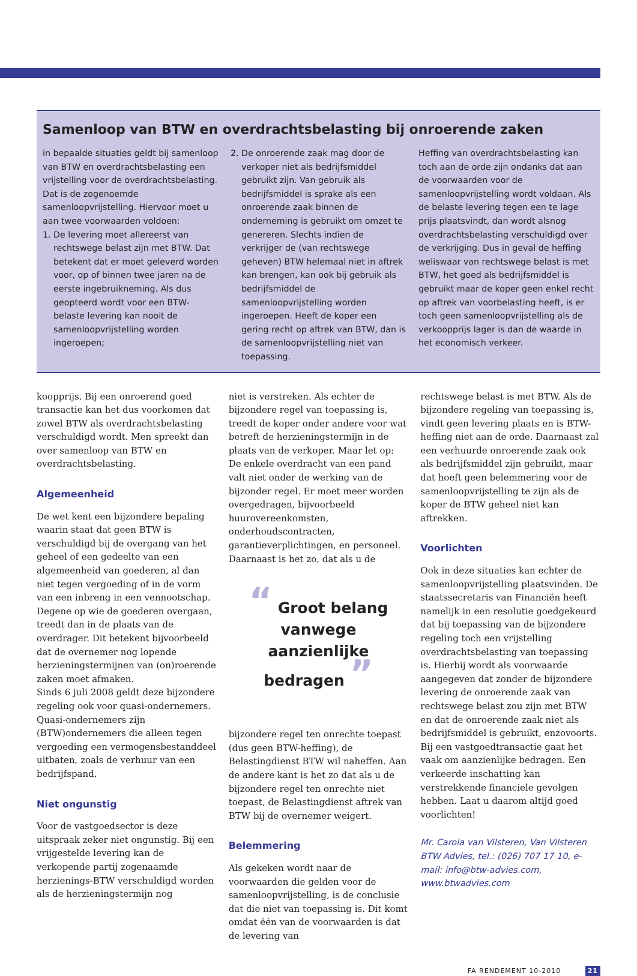Samenloop van BTW en overdrachtsbelasting bij onroerende zaken
in bepaalde situaties geldt bij samenloop van BTW en overdrachtsbelasting een vrijstelling voor de overdrachtsbelasting. Dat is de zogenoemde samenloopvrijstelling. Hiervoor moet u aan twee voorwaarden voldoen:
1. De levering moet allereerst van rechtswege belast zijn met BTW. Dat betekent dat er moet geleverd worden voor, op of binnen twee jaren na de eerste ingebruikneming. Als dus geopteerd wordt voor een BTW-belaste levering kan nooit de samenloopvrijstelling worden ingeroepen;
2. De onroerende zaak mag door de verkoper niet als bedrijfsmiddel gebruikt zijn. Van gebruik als bedrijfsmiddel is sprake als een onroerende zaak binnen de onderneming is gebruikt om omzet te genereren. Slechts indien de verkrijger de (van rechtswege geheven) BTW helemaal niet in aftrek kan brengen, kan ook bij gebruik als bedrijfsmiddel de samenloopvrijstelling worden ingeroepen. Heeft de koper een gering recht op aftrek van BTW, dan is de samenloopvrijstelling niet van toepassing.
Heffing van overdrachtsbelasting kan toch aan de orde zijn ondanks dat aan de voorwaarden voor de samenloopvrijstelling wordt voldaan. Als de belaste levering tegen een te lage prijs plaatsvindt, dan wordt alsnog overdrachtsbelasting verschuldigd over de verkrijging. Dus in geval de heffing weliswaar van rechtswege belast is met BTW, het goed als bedrijfsmiddel is gebruikt maar de koper geen enkel recht op aftrek van voorbelasting heeft, is er toch geen samenloopvrijstelling als de verkoopprijs lager is dan de waarde in het economisch verkeer.
koopprijs. Bij een onroerend goed transactie kan het dus voorkomen dat zowel BTW als overdrachtsbelasting verschuldigd wordt. Men spreekt dan over samenloop van BTW en overdrachtsbelasting.
Algemeenheid
De wet kent een bijzondere bepaling waarin staat dat geen BTW is verschuldigd bij de overgang van het geheel of een gedeelte van een algemeenheid van goederen, al dan niet tegen vergoeding of in de vorm van een inbreng in een vennootschap. Degene op wie de goederen overgaan, treedt dan in de plaats van de overdrager. Dit betekent bijvoorbeeld dat de overnemer nog lopende herzieningstermijnen van (on)roerende zaken moet afmaken.
Sinds 6 juli 2008 geldt deze bijzondere regeling ook voor quasi-ondernemers. Quasi-ondernemers zijn (BTW)ondernemers die alleen tegen vergoeding een vermogensbestanddeel uitbaten, zoals de verhuur van een bedrijfspand.
Niet ongunstig
Voor de vastgoedsector is deze uitspraak zeker niet ongunstig. Bij een vrijgestelde levering kan de verkopende partij zogenaamde herzienings-BTW verschuldigd worden als de herzieningstermijn nog
niet is verstreken. Als echter de bijzondere regel van toepassing is, treedt de koper onder andere voor wat betreft de herzieningstermijn in de plaats van de verkoper. Maar let op: De enkele overdracht van een pand valt niet onder de werking van de bijzonder regel. Er moet meer worden overgedragen, bijvoorbeeld huurovereenkomsten, onderhoudscontracten, garantieverplichtingen, en personeel. Daarnaast is het zo, dat als u de
“ Groot belang
vanwege
aanzienlijke bedragen ”
bijzondere regel ten onrechte toepast (dus geen BTW-heffing), de Belastingdienst BTW wil naheffen. Aan de andere kant is het zo dat als u de bijzondere regel ten onrechte niet toepast, de Belastingdienst aftrek van BTW bij de overnemer weigert.
Belemmering
Als gekeken wordt naar de voorwaarden die gelden voor de samenloopvrijstelling, is de conclusie dat die niet van toepassing is. Dit komt omdat één van de voorwaarden is dat de levering van
rechtswege belast is met BTW. Als de bijzondere regeling van toepassing is, vindt geen levering plaats en is BTW-heffing niet aan de orde. Daarnaast zal een verhuurde onroerende zaak ook als bedrijfsmiddel zijn gebruikt, maar dat hoeft geen belemmering voor de samenloopvrijstelling te zijn als de koper de BTW geheel niet kan aftrekken.
Voorlichten
Ook in deze situaties kan echter de samenloopvrijstelling plaatsvinden. De staatssecretaris van Financiën heeft namelijk in een resolutie goedgekeurd dat bij toepassing van de bijzondere regeling toch een vrijstelling overdrachtsbelasting van toepassing is. Hierbij wordt als voorwaarde aangegeven dat zonder de bijzondere levering de onroerende zaak van rechtswege belast zou zijn met BTW en dat de onroerende zaak niet als bedrijfsmiddel is gebruikt, enzovoorts. Bij een vastgoedtransactie gaat het vaak om aanzienlijke bedragen. Een verkeerde inschatting kan verstrekkende financiele gevolgen hebben. Laat u daarom altijd goed voorlichten!
Mr. Carola van Vilsteren, Van Vilsteren BTW Advies, tel.: (026) 707 17 10, e-mail: info@btw-advies.com, www.btwadvies.com
FA RENDEMENT 10-2010 21